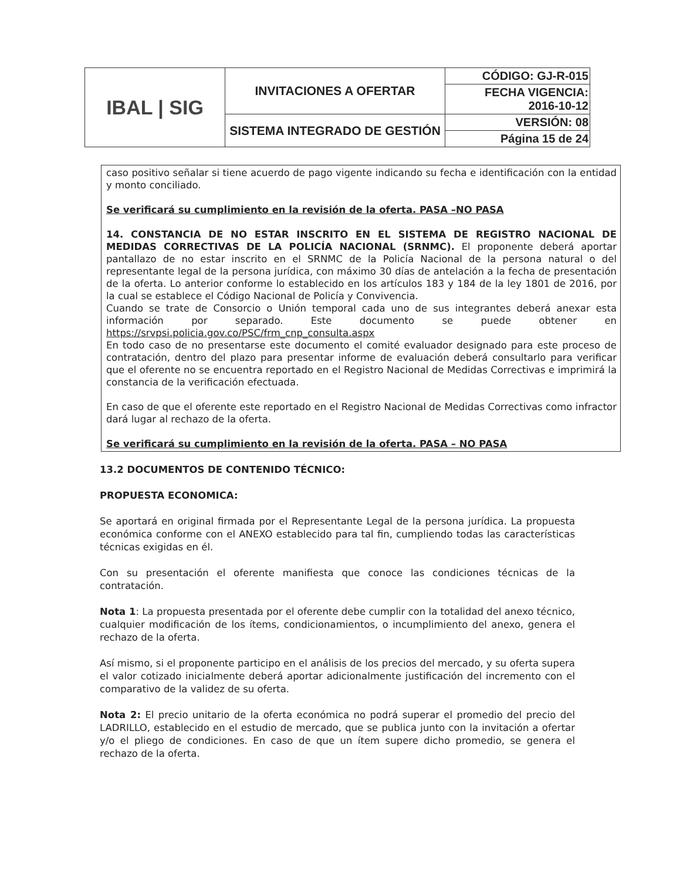| IBAL / SIG | INVITACIONES A OFERTAR | CÓDIGO: GJ-R-015 |
| | | FECHA VIGENCIA: 2016-10-12 |
| | SISTEMA INTEGRADO DE GESTIÓN | VERSIÓN: 08 |
| | | Página 15 de 24 |
caso positivo señalar si tiene acuerdo de pago vigente indicando su fecha e identificación con la entidad y monto conciliado.
Se verificará su cumplimiento en la revisión de la oferta. PASA –NO PASA
14. CONSTANCIA DE NO ESTAR INSCRITO EN EL SISTEMA DE REGISTRO NACIONAL DE MEDIDAS CORRECTIVAS DE LA POLICÍA NACIONAL (SRNMC). El proponente deberá aportar pantallazo de no estar inscrito en el SRNMC de la Policía Nacional de la persona natural o del representante legal de la persona jurídica, con máximo 30 días de antelación a la fecha de presentación de la oferta. Lo anterior conforme lo establecido en los artículos 183 y 184 de la ley 1801 de 2016, por la cual se establece el Código Nacional de Policía y Convivencia.
Cuando se trate de Consorcio o Unión temporal cada uno de sus integrantes deberá anexar esta información por separado. Este documento se puede obtener en https://srvpsi.policia.gov.co/PSC/frm_cnp_consulta.aspx
En todo caso de no presentarse este documento el comité evaluador designado para este proceso de contratación, dentro del plazo para presentar informe de evaluación deberá consultarlo para verificar que el oferente no se encuentra reportado en el Registro Nacional de Medidas Correctivas e imprimirá la constancia de la verificación efectuada.
En caso de que el oferente este reportado en el Registro Nacional de Medidas Correctivas como infractor dará lugar al rechazo de la oferta.
Se verificará su cumplimiento en la revisión de la oferta. PASA – NO PASA
13.2 DOCUMENTOS DE CONTENIDO TÉCNICO:
PROPUESTA ECONOMICA:
Se aportará en original firmada por el Representante Legal de la persona jurídica. La propuesta económica conforme con el ANEXO establecido para tal fin, cumpliendo todas las características técnicas exigidas en él.
Con su presentación el oferente manifiesta que conoce las condiciones técnicas de la contratación.
Nota 1: La propuesta presentada por el oferente debe cumplir con la totalidad del anexo técnico, cualquier modificación de los ítems, condicionamientos, o incumplimiento del anexo, genera el rechazo de la oferta.
Así mismo, si el proponente participo en el análisis de los precios del mercado, y su oferta supera el valor cotizado inicialmente deberá aportar adicionalmente justificación del incremento con el comparativo de la validez de su oferta.
Nota 2: El precio unitario de la oferta económica no podrá superar el promedio del precio del LADRILLO, establecido en el estudio de mercado, que se publica junto con la invitación a ofertar y/o el pliego de condiciones. En caso de que un ítem supere dicho promedio, se genera el rechazo de la oferta.